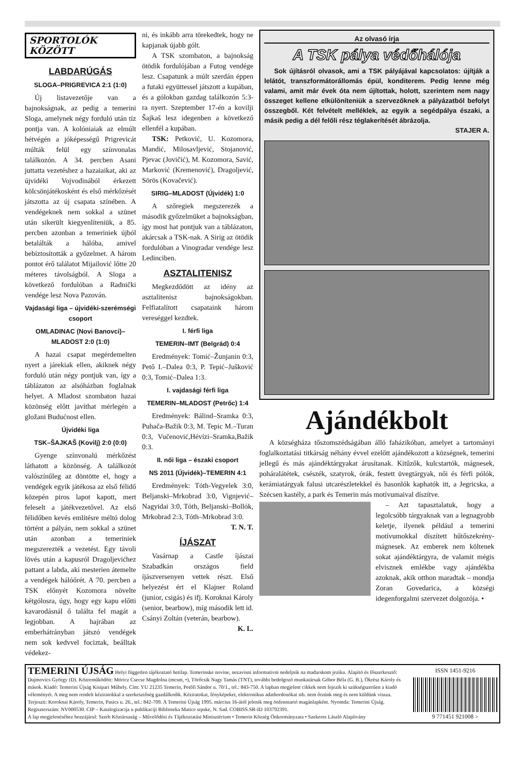SPORTOLÓK KÖZÖTT
LABDARÚGÁS
SLOGA–PRIGREVICA 2:1 (1:0)
Új listavezetője van a bajnokságnak, az pedig a temerini Sloga, amelynek négy forduló után tíz pontja van. A kolóniaiak az elmúlt hétvégén a jóképességű Prigrevicát múlták felül egy színvonalas találkozón. A 34. percben Asani juttatta vezetéshez a hazaiaikat, aki az újvidéki Vojvodinából érkezett kölcsönjátékosként és első mérkőzését játszotta az új csapata színében. A vendégeknek nem sokkal a szünet után sikerült kiegyenlíteniük, a 85. percben azonban a temeriniek újból betalálták a hálóba, amivel bebiztosították a győzelmet. A három pontot érő találatot Mijailović lőtte 20 méteres távolságból. A Sloga a következő fordulóban a Radnički vendége lesz Nova Pazován.
Vajdasági liga – újvidéki-szerémségi csoport
OMLADINAC (Novi Banovci)–MLADOST 2:0 (1:0)
A hazai csapat megérdemelten nyert a járekiak ellen, akiknek négy forduló után négy pontjuk van, így a táblázaton az alsóházban foglalnak helyet. A Mladost szombaton hazai közönség előtt javíthat mérlegén a gložani Budućnost ellen.
Újvidéki liga
TSK–ŠAJKAŠ (Kovilj) 2:0 (0:0)
Gyenge színvonalú mérkőzést láthatott a közönség. A találkozót valószínűleg az döntötte el, hogy a vendégek egyik játékosa az első félidő közepén piros lapot kapott, mert feleselt a játékvezetővel. Az első félidőben kevés említésre méltó dolog történt a pályán, nem sokkal a szünet után azonban a temeriniek megszerezték a vezetést. Egy távoli lövés után a kapusról Dragoljevićhez pattant a labda, aki mesterien átemelte a vendégek hálóőrét. A 70. percben a TSK előnyét Kozomora növelte kétgólosra, úgy, hogy egy kapu előtti kavarodásnál ő találta fel magát a legjobban. A hajrában az emberhátrányban játszó vendégek nem sok kedvvel fociztak, beálltak védekez-
ni, és inkább arra törekedtek, hogy ne kapjanak újabb gólt.
A TSK szombaton, a bajnokság ötödik fordulójában a Futog vendége lesz. Csapatunk a múlt szerdán éppen a futaki együttessel játszott a kupában, és a gólokban gazdag találkozón 5:3-ra nyert. Szeptember 17-én a kovilji Šajkaš lesz idegenben a következő ellenfél a kupában.
TSK: Petković, U. Kozomora, Mandić, Milosavljević, Stojanović, Pjevac (Jovičić), M. Kozomora, Savić, Marković (Kremenović), Dragoljević, Sörös (Kovačević).
SIRIG–MLADOST (Újvidék) 1:0
A szőregiek megszerezék a második győzelmüket a bajnokságban, így most hat pontjuk van a táblázaton, akárcsak a TSK-nak. A Sirig az ötödik fordulóban a Vinogradar vendége lesz Ledinciben.
ASZTALITENISZ
Megkezdődött az idény az asztalitenisz bajnokságokban. Felfiatalított csapataink három vereséggel kezdtek.
I. férfi liga
TEMERIN–IMT (Belgrád) 0:4
Eredmények: Tomić–Žunjanin 0:3, Pető I.–Dalea 0:3, P. Tepić–Jušković 0:3, Tomić–Dalea 1:3.
I. vajdasági férfi liga
TEMERIN–MLADOST (Petrőc) 1:4
Eredmények: Bálind–Sramka 0:3, Puhača-Bažik 0:3, M. Tepic M.–Turan 0:3, Vučenović,Hévízi–Sramka,Bažik 0:3.
II. női liga – északi csoport
NS 2011 (Újvidék)–TEMERIN 4:1
Eredmények: Tóth-Vegyelek 3:0, Beljanski–Mrkobrad 3:0, Vignjević–Nagyidai 3:0, Tóth, Beljanski–Bollók, Mrkobrad 2:3, Tóth–Mrkobrad 3:0.
T. N. T.
ÍJÁSZAT
Vasárnap a Castle íjászai Szabadkán országos field íjászversenyen vettek részt. Első helyezést ért el Klajner Roland (junior, csigás) és ifj. Koroknai Károly (senior, bearbow), míg második lett id. Csányi Zoltán (veterán, bearbow).
K. L.
Az olvasó írja
A TSK pálya védőhálója
Sok újításról olvasok, ami a TSK pályájával kapcsolatos: újítják a lelátót, transzformátorállomás épül, konditerem. Pedig lenne még valami, amit már évek óta nem újítottak, holott, szerintem nem nagy összeget kellene elkülöníteniük a szervezőknek a pályázatból befolyt összegből. Két felvételt melléklek, az egyik a segédpálya északi, a másik pedig a dél felőli rész téglakerítését ábrázolja.
STAJER A.
Ajándékbolt
A községháza tőszomszédságában álló faházikóban, amelyet a tartományi foglalkoztatási titkárság néhány évvel ezelőtt ajándékozott a községnek, temerini jellegű és más ajándéktárgyakat árusítanak. Kitűzők, kulcstartók, mágnesek, poháralátétek, csészék, szatyrok, órák, festett üvegtárgyak, női és férfi pólók, kerámiatárgyak falusi utcarészletekkel és hasonlók kaphatók itt, a Jegricska, a Szécsen kastély, a park és Temerin más motívumaival díszítve.
– Azt tapasztalatuk, hogy a legolcsóbb tárgyaknak van a legnagyobb keletje, ilyenek például a temerini motívumokkal díszített hűtőszekrény-mágnesek. Az emberek nem költenek sokat ajándéktárgyra, de valamit mégis elvisznek emlékbe vagy ajándékba azoknak, akik otthon maradtak – mondja Zoran Govedarica, a községi idegenforgalmi szervezet dolgozója. •
TEMERINI ÚJSÁG Helyi független tájékoztató hetilap. Temerinske novine, nezavisni informativni nedeljnik na mađarskom jeziku. Alapító és főszerkesztő: Dujmovics György (D). Közreműködött: Móricz Csecse Magdolna (mcsm, •), Törőcsik Nagy Tamás (TNT), további bedolgozó munkatársak Góbor Béla (G. B.), Ökrész Károly és mások. Kiadó: Temerini Újság Kisipari Műhely. Cím: YU 21235 Temerin, Petőfi Sándor u. 70/1., tel.: 843-750. A lapban megjelent cikkek nem fejezik ki szükségszerűen a kiadó véleményét. A meg nem rendelt kéziratokkal a szerkesztőség gazdálkodik. Kéziratokat, fényképeket, elektronikus adathordozókat stb. nem őrzünk meg és nem küldünk vissza. Terjeszti: Koroknai Károly, Temerin, Pasics u. 26., tel.: 842-709. A Temerini Újság 1995. március 16-ától jelenik meg önfenntartó magánlapként. Nyomda: Temerini Újság. Regiszterszám: NV000530. CIP – Katalogizacija u publikaciji Biblioteka Matice srpske, N. Sad. COBISS.SR-ID 103792391.
A lap megjelenéséhez hozzájárul: Szerb Köztársaság – Művelődési és Tájékoztatási Minisztérium • Temerin Község Önkormányzata • Szekeres László Alapítvány
ISSN 1451-9216
9 771451 921008 >